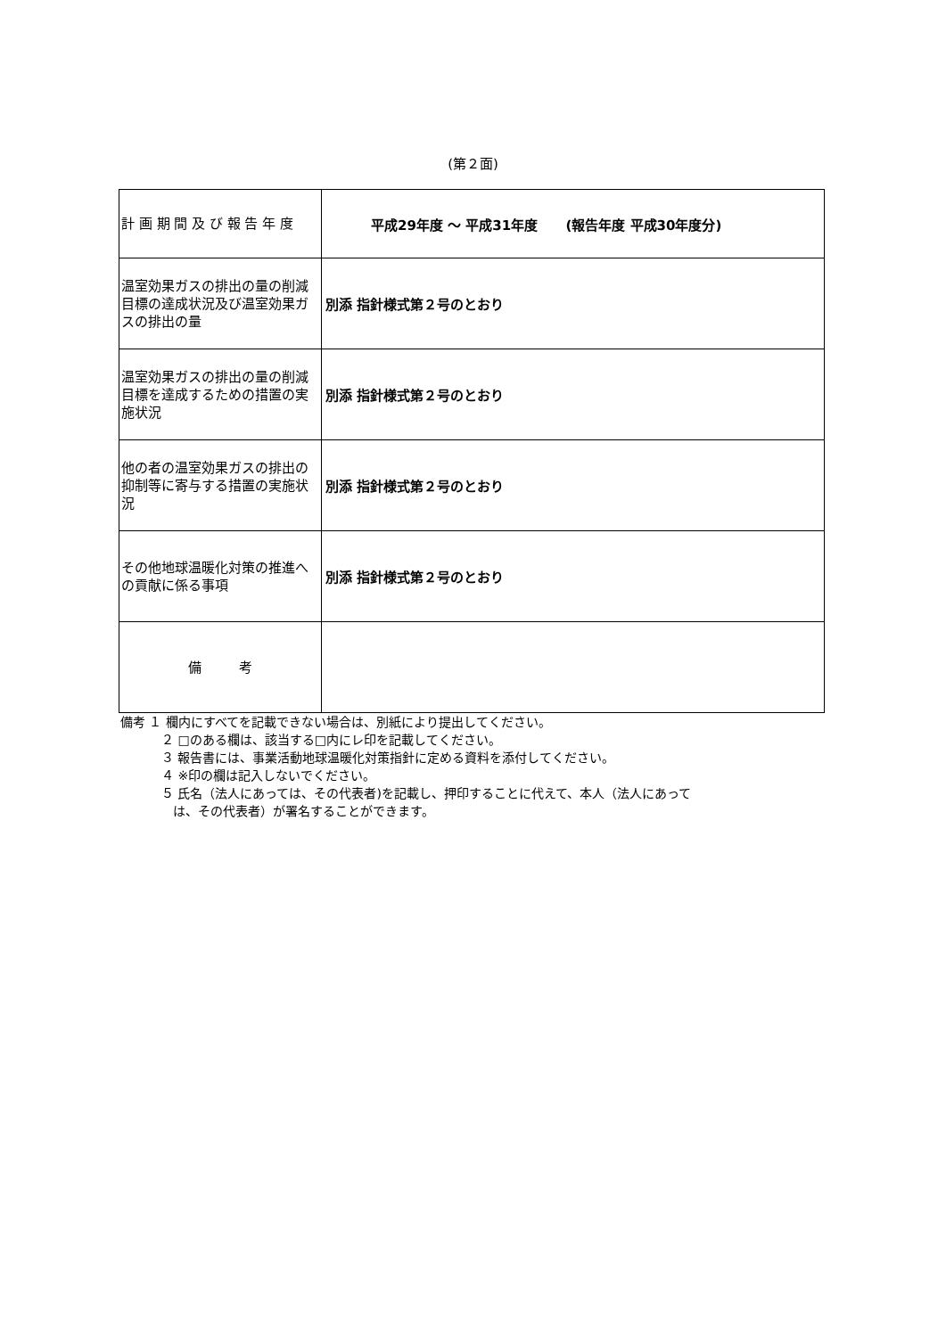(第２面)
| 計 画 期 間 及 び 報 告 年 度 | 平成29年度 ～ 平成31年度 (報告年度 平成30年度分) |
| 温室効果ガスの排出の量の削減目標の達成状況及び温室効果ガスの排出の量 | 別添 指針様式第２号のとおり |
| 温室効果ガスの排出の量の削減目標を達成するための措置の実施状況 | 別添 指針様式第２号のとおり |
| 他の者の温室効果ガスの排出の抑制等に寄与する措置の実施状況 | 別添 指針様式第２号のとおり |
| その他地球温暖化対策の推進への貢献に係る事項 | 別添 指針様式第２号のとおり |
| 備 考 | |
備考 １ 欄内にすべてを記載できない場合は、別紙により提出してください。
２ □のある欄は、該当する□内にレ印を記載してください。
３ 報告書には、事業活動地球温暖化対策指針に定める資料を添付してください。
４ ※印の欄は記入しないでください。
５ 氏名（法人にあっては、その代表者)を記載し、押印することに代えて、本人（法人にあって
は、その代表者）が署名することができます。